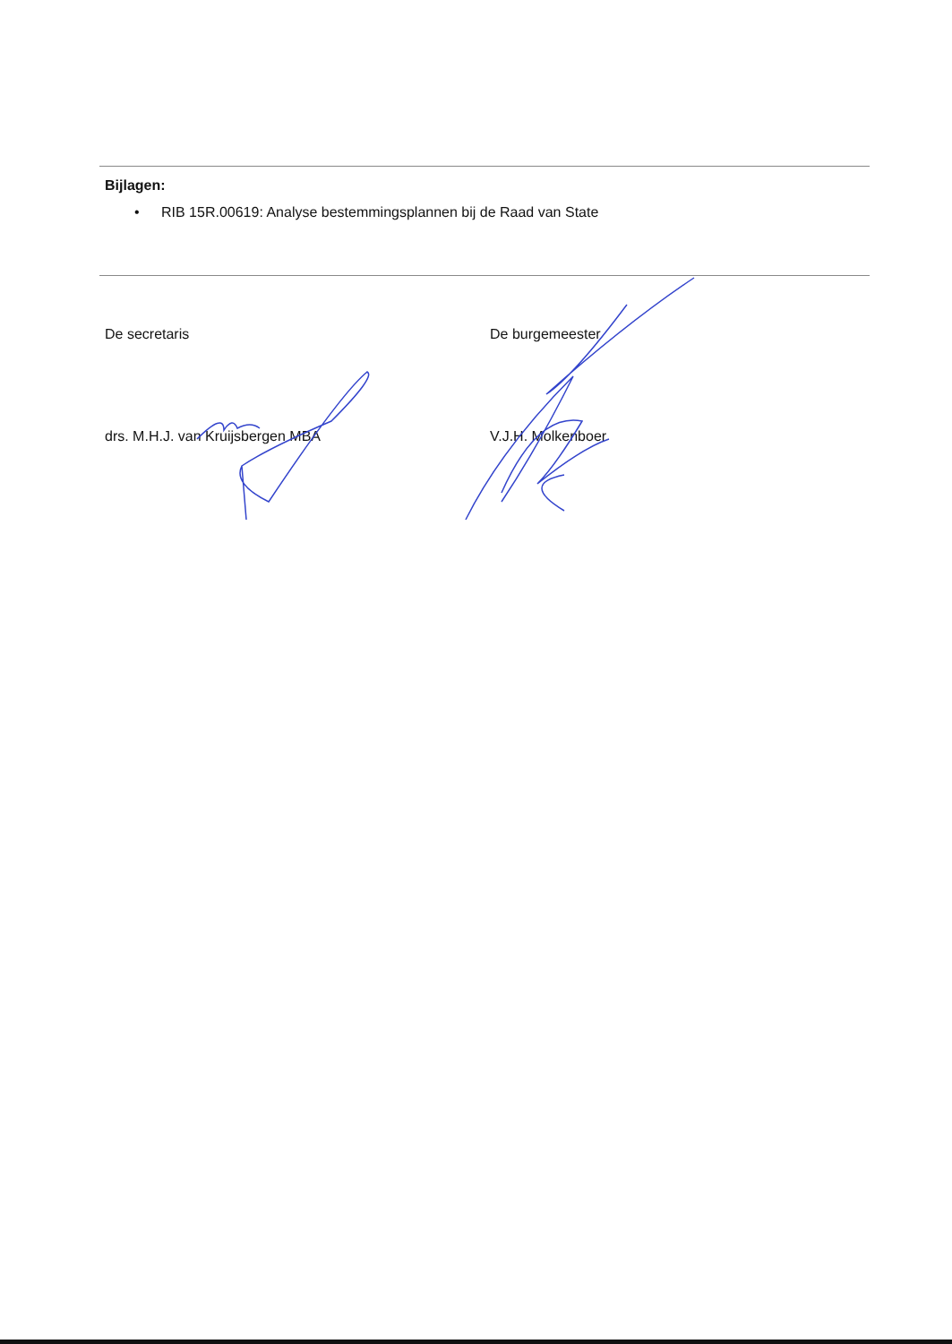Bijlagen:
• RIB 15R.00619: Analyse bestemmingsplannen bij de Raad van State
De secretaris
drs. M.H.J. van Kruijsbergen MBA
De burgemeester
V.J.H. Molkenboer